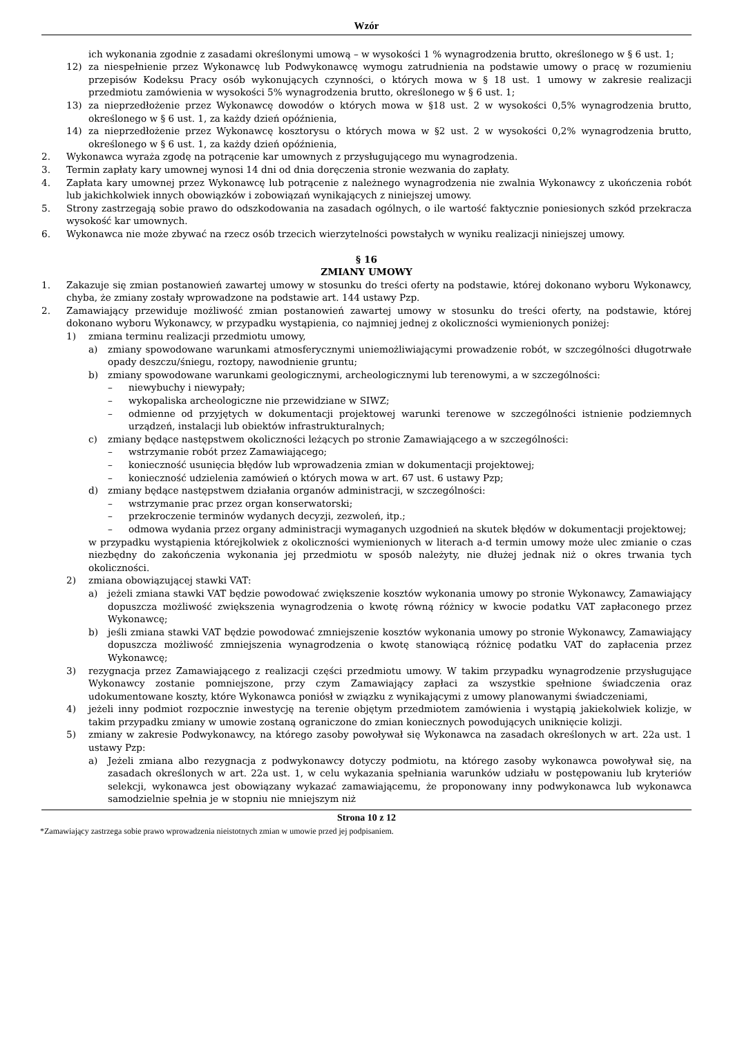Wzór
ich wykonania zgodnie z zasadami określonymi umową – w wysokości 1 % wynagrodzenia brutto, określonego w § 6 ust. 1;
12) za niespełnienie przez Wykonawcę lub Podwykonawcę wymogu zatrudnienia na podstawie umowy o pracę w rozumieniu przepisów Kodeksu Pracy osób wykonujących czynności, o których mowa w § 18 ust. 1 umowy w zakresie realizacji przedmiotu zamówienia w wysokości 5% wynagrodzenia brutto, określonego w § 6 ust. 1;
13) za nieprzedłożenie przez Wykonawcę dowodów o których mowa w §18 ust. 2 w wysokości 0,5% wynagrodzenia brutto, określonego w § 6 ust. 1, za każdy dzień opóźnienia,
14) za nieprzedłożenie przez Wykonawcę kosztorysu o których mowa w §2 ust. 2 w wysokości 0,2% wynagrodzenia brutto, określonego w § 6 ust. 1, za każdy dzień opóźnienia,
2. Wykonawca wyraża zgodę na potrącenie kar umownych z przysługującego mu wynagrodzenia.
3. Termin zapłaty kary umownej wynosi 14 dni od dnia doręczenia stronie wezwania do zapłaty.
4. Zapłata kary umownej przez Wykonawcę lub potrącenie z należnego wynagrodzenia nie zwalnia Wykonawcy z ukończenia robót lub jakichkolwiek innych obowiązków i zobowiązań wynikających z niniejszej umowy.
5. Strony zastrzegają sobie prawo do odszkodowania na zasadach ogólnych, o ile wartość faktycznie poniesionych szkód przekracza wysokość kar umownych.
6. Wykonawca nie może zbywać na rzecz osób trzecich wierzytelności powstałych w wyniku realizacji niniejszej umowy.
§ 16
ZMIANY UMOWY
1. Zakazuje się zmian postanowień zawartej umowy w stosunku do treści oferty na podstawie, której dokonano wyboru Wykonawcy, chyba, że zmiany zostały wprowadzone na podstawie art. 144 ustawy Pzp.
2. Zamawiający przewiduje możliwość zmian postanowień zawartej umowy w stosunku do treści oferty, na podstawie, której dokonano wyboru Wykonawcy, w przypadku wystąpienia, co najmniej jednej z okoliczności wymienionych poniżej:
1) zmiana terminu realizacji przedmiotu umowy,
a) zmiany spowodowane warunkami atmosferycznymi uniemożliwiającymi prowadzenie robót, w szczególności długotrwałe opady deszczu/śniegu, roztopy, nawodnienie gruntu;
b) zmiany spowodowane warunkami geologicznymi, archeologicznymi lub terenowymi, a w szczególności:
– niewybuchy i niewypały;
– wykopaliska archeologiczne nie przewidziane w SIWZ;
– odmienne od przyjętych w dokumentacji projektowej warunki terenowe w szczególności istnienie podziemnych urządzeń, instalacji lub obiektów infrastrukturalnych;
c) zmiany będące następstwem okoliczności leżących po stronie Zamawiającego a w szczególności:
– wstrzymanie robót przez Zamawiającego;
– konieczność usunięcia błędów lub wprowadzenia zmian w dokumentacji projektowej;
– konieczność udzielenia zamówień o których mowa w art. 67 ust. 6 ustawy Pzp;
d) zmiany będące następstwem działania organów administracji, w szczególności:
– wstrzymanie prac przez organ konserwatorski;
– przekroczenie terminów wydanych decyzji, zezwoleń, itp.;
– odmowa wydania przez organy administracji wymaganych uzgodnień na skutek błędów w dokumentacji projektowej;
w przypadku wystąpienia którejkolwiek z okoliczności wymienionych w literach a-d termin umowy może ulec zmianie o czas niezbędny do zakończenia wykonania jej przedmiotu w sposób należyty, nie dłużej jednak niż o okres trwania tych okoliczności.
2) zmiana obowiązującej stawki VAT:
a) jeżeli zmiana stawki VAT będzie powodować zwiększenie kosztów wykonania umowy po stronie Wykonawcy, Zamawiający dopuszcza możliwość zwiększenia wynagrodzenia o kwotę równą różnicy w kwocie podatku VAT zapłaconego przez Wykonawcę;
b) jeśli zmiana stawki VAT będzie powodować zmniejszenie kosztów wykonania umowy po stronie Wykonawcy, Zamawiający dopuszcza możliwość zmniejszenia wynagrodzenia o kwotę stanowiącą różnicę podatku VAT do zapłacenia przez Wykonawcę;
3) rezygnacja przez Zamawiającego z realizacji części przedmiotu umowy. W takim przypadku wynagrodzenie przysługujące Wykonawcy zostanie pomniejszone, przy czym Zamawiający zapłaci za wszystkie spełnione świadczenia oraz udokumentowane koszty, które Wykonawca poniósł w związku z wynikającymi z umowy planowanymi świadczeniami,
4) jeżeli inny podmiot rozpocznie inwestycję na terenie objętym przedmiotem zamówienia i wystąpią jakiekolwiek kolizje, w takim przypadku zmiany w umowie zostaną ograniczone do zmian koniecznych powodujących uniknięcie kolizji.
5) zmiany w zakresie Podwykonawcy, na którego zasoby powoływał się Wykonawca na zasadach określonych w art. 22a ust. 1 ustawy Pzp:
a) Jeżeli zmiana albo rezygnacja z podwykonawcy dotyczy podmiotu, na którego zasoby wykonawca powoływał się, na zasadach określonych w art. 22a ust. 1, w celu wykazania spełniania warunków udziału w postępowaniu lub kryteriów selekcji, wykonawca jest obowiązany wykazać zamawiającemu, że proponowany inny podwykonawca lub wykonawca samodzielnie spełnia je w stopniu nie mniejszym niż
Strona 10 z 12
*Zamawiający zastrzega sobie prawo wprowadzenia nieistotnych zmian w umowie przed jej podpisaniem.